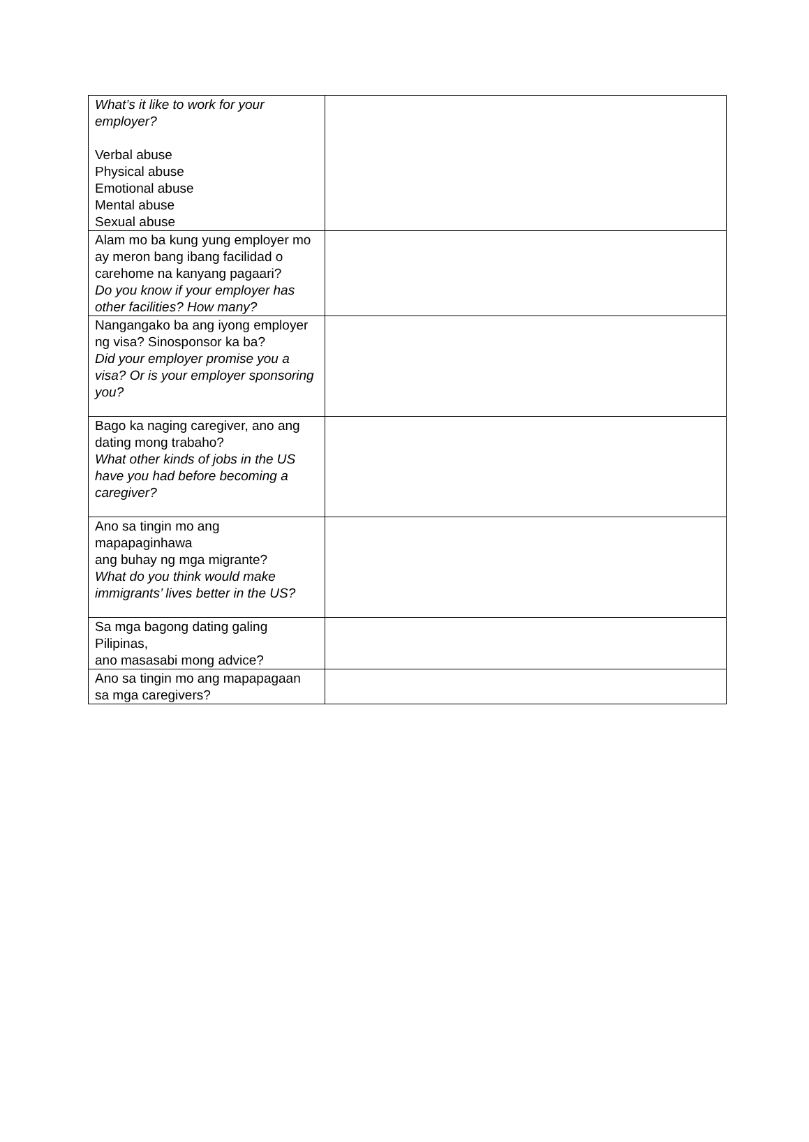| What’s it like to work for your employer? Verbal abuse Physical abuse Emotional abuse Mental abuse Sexual abuse | |
| Alam mo ba kung yung employer mo ay meron bang ibang facilidad o carehome na kanyang pagaari? Do you know if your employer has other facilities? How many? | |
| Nangangako ba ang iyong employer ng visa? Sinosponsor ka ba? Did your employer promise you a visa? Or is your employer sponsoring you? | |
| Bago ka naging caregiver, ano ang dating mong trabaho? What other kinds of jobs in the US have you had before becoming a caregiver? | |
| Ano sa tingin mo ang mapapaginhawa ang buhay ng mga migrante? What do you think would make immigrants’ lives better in the US? | |
| Sa mga bagong dating galing Pilipinas, ano masasabi mong advice? | |
| Ano sa tingin mo ang mapapagaan sa mga caregivers? | |